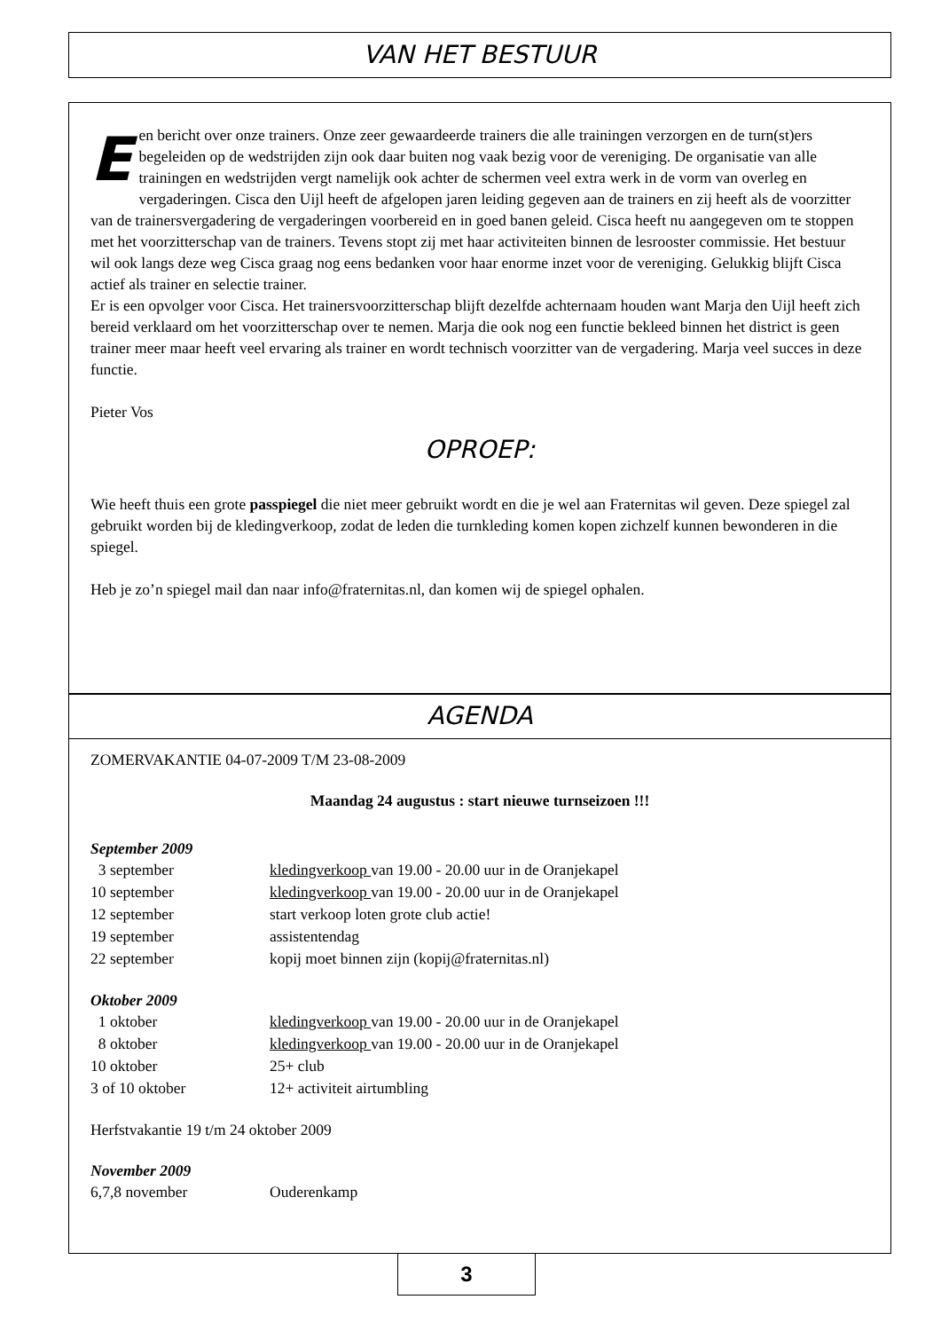VAN HET BESTUUR
Een bericht over onze trainers. Onze zeer gewaardeerde trainers die alle trainingen verzorgen en de turn(st)ers begeleiden op de wedstrijden zijn ook daar buiten nog vaak bezig voor de vereniging. De organisatie van alle trainingen en wedstrijden vergt namelijk ook achter de schermen veel extra werk in de vorm van overleg en vergaderingen. Cisca den Uijl heeft de afgelopen jaren leiding gegeven aan de trainers en zij heeft als de voorzitter van de trainersvergadering de vergaderingen voorbereid en in goed banen geleid. Cisca heeft nu aangegeven om te stoppen met het voorzitterschap van de trainers. Tevens stopt zij met haar activiteiten binnen de lesrooster commissie. Het bestuur wil ook langs deze weg Cisca graag nog eens bedanken voor haar enorme inzet voor de vereniging. Gelukkig blijft Cisca actief als trainer en selectie trainer.
Er is een opvolger voor Cisca. Het trainersvoorzitterschap blijft dezelfde achternaam houden want Marja den Uijl heeft zich bereid verklaard om het voorzitterschap over te nemen. Marja die ook nog een functie bekleed binnen het district is geen trainer meer maar heeft veel ervaring als trainer en wordt technisch voorzitter van de vergadering. Marja veel succes in deze functie.
Pieter Vos
OPROEP:
Wie heeft thuis een grote passpiegel die niet meer gebruikt wordt en die je wel aan Fraternitas wil geven. Deze spiegel zal gebruikt worden bij de kledingverkoop, zodat de leden die turnkleding komen kopen zichzelf kunnen bewonderen in die spiegel.
Heb je zo’n spiegel mail dan naar info@fraternitas.nl, dan komen wij de spiegel ophalen.
AGENDA
ZOMERVAKANTIE 04-07-2009 T/M 23-08-2009
Maandag 24 augustus : start nieuwe turnseizoen !!!
September 2009
| 3 september | kledingverkoop van 19.00 - 20.00 uur in de Oranjekapel |
| 10 september | kledingverkoop van 19.00 - 20.00 uur in de Oranjekapel |
| 12 september | start verkoop loten grote club actie! |
| 19 september | assistentendag |
| 22 september | kopij moet binnen zijn (kopij@fraternitas.nl) |
Oktober 2009
| 1 oktober | kledingverkoop van 19.00 - 20.00 uur in de Oranjekapel |
| 8 oktober | kledingverkoop van 19.00 - 20.00 uur in de Oranjekapel |
| 10 oktober | 25+ club |
| 3 of 10 oktober | 12+ activiteit airtumbling |
Herfstvakantie 19 t/m 24 oktober 2009
November 2009
| 6,7,8 november | Ouderenkamp |
3